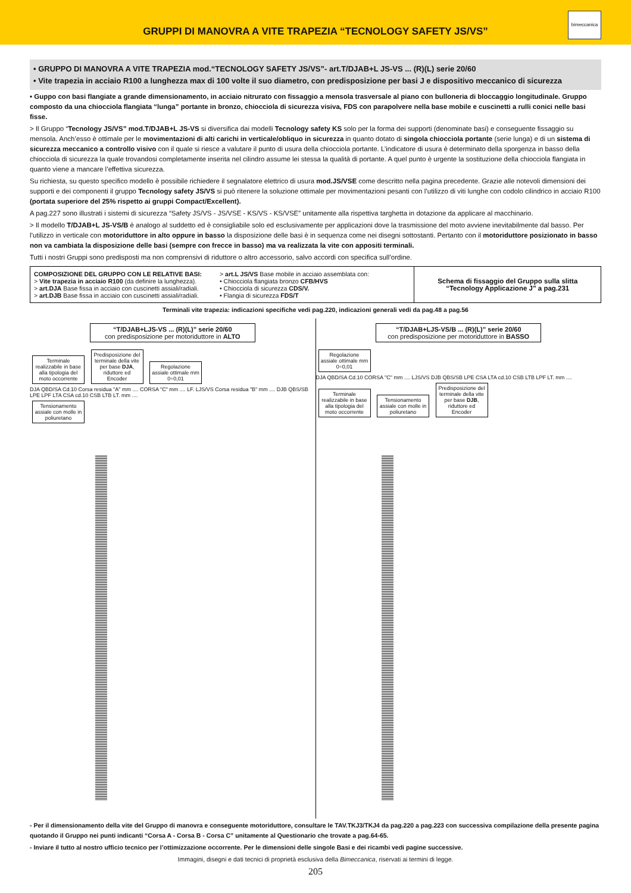GRUPPI DI MANOVRA A VITE TRAPEZIA “TECNOLOGY SAFETY JS/VS”
bimeccanica
• GRUPPO DI MANOVRA A VITE TRAPEZIA mod.“TECNOLOGY SAFETY JS/VS”- art.T/DJAB+L JS-VS ... (R)(L) serie 20/60
• Vite trapezia in acciaio R100 a lunghezza max di 100 volte il suo diametro, con predisposizione per basi J e dispositivo meccanico di sicurezza
• Guppo con basi flangiate a grande dimensionamento, in acciaio nitrurato con fissaggio a mensola trasversale al piano con bulloneria di bloccaggio longitudinale. Gruppo composto da una chiocciola flangiata “lunga” portante in bronzo, chiocciola di sicurezza visiva, FDS con parapolvere nella base mobile e cuscinetti a rulli conici nelle basi fisse.
> Il Gruppo “Tecnology JS/VS” mod.T/DJAB+L JS-VS si diversifica dai modelli Tecnology safety KS solo per la forma dei supporti (denominate basi) e conseguente fissaggio su mensola. Anch’esso è ottimale per le movimentazioni di alti carichi in verticale/obliquo in sicurezza in quanto dotato di singola chiocciola portante (serie lunga) e di un sistema di sicurezza meccanico a controllo visivo con il quale si riesce a valutare il punto di usura della chiocciola portante. L’indicatore di usura è determinato della sporgenza in basso della chiocciola di sicurezza la quale trovandosi completamente inserita nel cilindro assume lei stessa la qualità di portante. A quel punto è urgente la sostituzione della chiocciola flangiata in quanto viene a mancare l’effettiva sicurezza.
Su richiesta, su questo specifico modello è possibile richiedere il segnalatore elettrico di usura mod.JS/VSE come descritto nella pagina precedente. Grazie alle notevoli dimensioni dei supporti e dei componenti il gruppo Tecnology safety JS/VS si può ritenere la soluzione ottimale per movimentazioni pesanti con l’utilizzo di viti lunghe con codolo cilindrico in acciaio R100 (portata superiore del 25% rispetto ai gruppi Compact/Excellent).
A pag.227 sono illustrati i sistemi di sicurezza “Safety JS/VS - JS/VSE - KS/VS - KS/VSE” unitamente alla rispettiva targhetta in dotazione da applicare al macchinario.
> Il modello T/DJAB+L JS-VS/B è analogo al suddetto ed è consigliabile solo ed esclusivamente per applicazioni dove la trasmissione del moto avviene inevitabilmente dal basso. Per l’utilizzo in verticale con motoriduttore in alto oppure in basso la disposizione delle basi è in sequenza come nei disegni sottostanti. Pertanto con il motoriduttore posizionato in basso non va cambiata la disposizione delle basi (sempre con frecce in basso) ma va realizzata la vite con appositi terminali.
Tutti i nostri Gruppi sono predisposti ma non comprensivi di riduttore o altro accessorio, salvo accordi con specifica sull’ordine.
| COMPOSIZIONE DEL GRUPPO CON LE RELATIVE BASI: > Vite trapezia in acciaio R100 (da definire la lunghezza). > art.DJA Base fissa in acciaio con cuscinetti assiali/radiali. > art.DJB Base fissa in acciaio con cuscinetti assiali/radiali. | > art.L JS/VS Base mobile in acciaio assemblata con: • Chiocciola flangiata bronzo CFB/HVS • Chiocciola di sicurezza CDS/V. • Flangia di sicurezza FDS/T | Schema di fissaggio del Gruppo sulla slitta “Tecnology Applicazione J” a pag.231 |
Terminali vite trapezia: indicazioni specifiche vedi pag.220, indicazioni generali vedi da pag.48 a pag.56
“T/DJAB+LJS-VS ... (R)(L)” serie 20/60
con predisposizione per motoriduttore in ALTO
Terminale realizzabile in base alla tipologia del moto occorrente Predisposizione del terminale della vite per base DJA, riduttore ed Encoder Regolazione assiale ottimale mm 0÷0,01
DJA QBD/SA Cd.10 Corsa residua "A" mm .... CORSA "C" mm .... LF. LJS/VS Corsa residua "B" mm .... DJB QBS/SB LPE LPF LTA CSA cd.10 CSB LTB LT. mm ....
Tensionamento assiale con molle in poliuretano
“T/DJAB+LJS-VS/B ... (R)(L)” serie 20/60
con predisposizione per motoriduttore in BASSO
Regolazione assiale ottimale mm 0÷0,01
DJA QBD/SA Cd.10 CORSA "C" mm .... LJS/VS DJB QBS/SB LPE CSA LTA cd.10 CSB LTB LPF LT. mm ....
Terminale realizzabile in base alla tipologia del moto occorrente Tensionamento assiale con molle in poliuretano Predisposizione del terminale della vite per base DJB, riduttore ed Encoder
- Per il dimensionamento della vite del Gruppo di manovra e conseguente motoriduttore, consultare le TAV.TKJ3/TKJ4 da pag.220 a pag.223 con successiva compilazione della presente pagina quotando il Gruppo nei punti indicanti “Corsa A - Corsa B - Corsa C” unitamente al Questionario che trovate a pag.64-65.
- Inviare il tutto al nostro ufficio tecnico per l’ottimizzazione occorrente. Per le dimensioni delle singole Basi e dei ricambi vedi pagine successive.
Immagini, disegni e dati tecnici di proprietà esclusiva della Bimeccanica, riservati ai termini di legge.
205